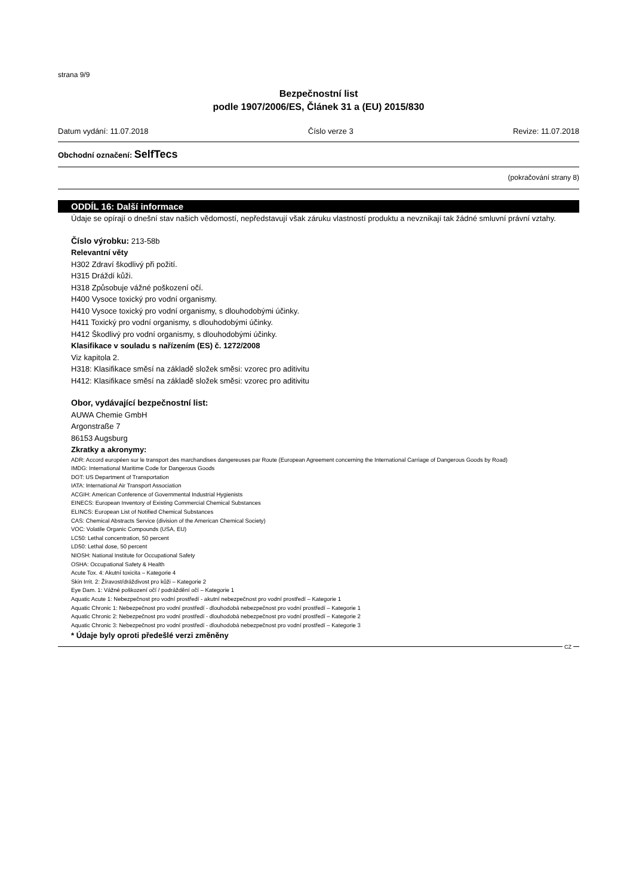strana 9/9
Bezpečnostní list
podle 1907/2006/ES, Článek 31 a (EU) 2015/830
Datum vydání: 11.07.2018 Číslo verze 3 Revize: 11.07.2018
Obchodní označení: SelfTecs
(pokračování strany 8)
ODDÍL 16: Další informace
Údaje se opírají o dnešní stav našich vědomostí, nepředstavují však záruku vlastností produktu a nevznikají tak žádné smluvní právní vztahy.
Číslo výrobku: 213-58b
Relevantní věty
H302 Zdraví škodlivý při požití.
H315 Dráždí kůži.
H318 Způsobuje vážné poškození očí.
H400 Vysoce toxický pro vodní organismy.
H410 Vysoce toxický pro vodní organismy, s dlouhodobými účinky.
H411 Toxický pro vodní organismy, s dlouhodobými účinky.
H412 Škodlivý pro vodní organismy, s dlouhodobými účinky.
Klasifikace v souladu s nařízením (ES) č. 1272/2008
Viz kapitola 2.
H318: Klasifikace směsí na základě složek směsi: vzorec pro aditivitu
H412: Klasifikace směsí na základě složek směsi: vzorec pro aditivitu
Obor, vydávající bezpečnostní list:
AUWA Chemie GmbH
Argonstraße 7
86153 Augsburg
Zkratky a akronymy:
ADR: Accord européen sur le transport des marchandises dangereuses par Route (European Agreement concerning the International Carriage of Dangerous Goods by Road)
IMDG: International Maritime Code for Dangerous Goods
DOT: US Department of Transportation
IATA: International Air Transport Association
ACGIH: American Conference of Governmental Industrial Hygienists
EINECS: European Inventory of Existing Commercial Chemical Substances
ELINCS: European List of Notified Chemical Substances
CAS: Chemical Abstracts Service (division of the American Chemical Society)
VOC: Volatile Organic Compounds (USA, EU)
LC50: Lethal concentration, 50 percent
LD50: Lethal dose, 50 percent
NIOSH: National Institute for Occupational Safety
OSHA: Occupational Safety & Health
Acute Tox. 4: Akutní toxicita – Kategorie 4
Skin Irrit. 2: Žíravost/dráždivost pro kůži – Kategorie 2
Eye Dam. 1: Vážné poškození očí / podráždění očí – Kategorie 1
Aquatic Acute 1: Nebezpečnost pro vodní prostředí - akutní nebezpečnost pro vodní prostředí – Kategorie 1
Aquatic Chronic 1: Nebezpečnost pro vodní prostředí - dlouhodobá nebezpečnost pro vodní prostředí – Kategorie 1
Aquatic Chronic 2: Nebezpečnost pro vodní prostředí - dlouhodobá nebezpečnost pro vodní prostředí – Kategorie 2
Aquatic Chronic 3: Nebezpečnost pro vodní prostředí - dlouhodobá nebezpečnost pro vodní prostředí – Kategorie 3
* Údaje byly oproti předešlé verzi změněny
CZ